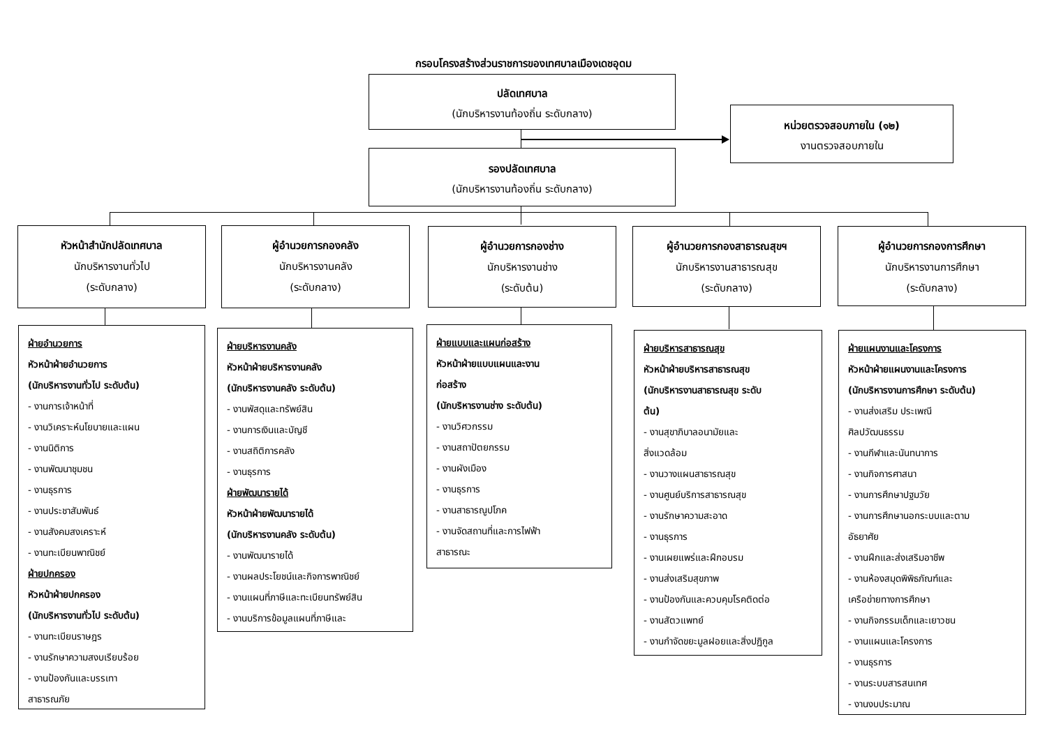กรอบโครงสร้างส่วนราชการของเทศบาลเมืองเดชอุดม
ปลัดเทศบาล
(นักบริหารงานท้องถิ่น ระดับกลาง)
หน่วยตรวจสอบภายใน (๑๒)
งานตรวจสอบภายใน
รองปลัดเทศบาล
(นักบริหารงานท้องถิ่น ระดับกลาง)
หัวหน้าสำนักปลัดเทศบาล
นักบริหารงานทั่วไป
(ระดับกลาง)
ผู้อำนวยการกองคลัง
นักบริหารงานคลัง
(ระดับกลาง)
ผู้อำนวยการกองช่าง
นักบริหารงานช่าง
(ระดับต้น)
ผู้อำนวยการกองสาธารณสุขฯ
นักบริหารงานสาธารณสุข
(ระดับกลาง)
ผู้อำนวยการกองการศึกษา
นักบริหารงานการศึกษา
(ระดับกลาง)
ฝ่ายอำนวยการ
หัวหน้าฝ่ายอำนวยการ
(นักบริหารงานทั่วไป ระดับต้น)
- งานการเจ้าหน้าที่
- งานวิเคราะห์นโยบายและแผน
- งานนิติการ
- งานพัฒนาชุมชน
- งานธุรการ
- งานประชาสัมพันธ์
- งานสังคมสงเคราะห์
- งานทะเบียนพาณิชย์
ฝ่ายปกครอง
หัวหน้าฝ่ายปกครอง
(นักบริหารงานทั่วไป ระดับต้น)
- งานทะเบียนราษฎร
- งานรักษาความสงบเรียบร้อย
- งานป้องกันและบรรเทา
สาธารณภัย
ฝ่ายบริหารงานคลัง
หัวหน้าฝ่ายบริหารงานคลัง
(นักบริหารงานคลัง ระดับต้น)
- งานพัสดุและทรัพย์สิน
- งานการเงินและบัญชี
- งานสถิติการคลัง
- งานธุรการ
ฝ่ายพัฒนารายได้
หัวหน้าฝ่ายพัฒนารายได้
(นักบริหารงานคลัง ระดับต้น)
- งานพัฒนารายได้
- งานผลประโยชน์และกิจการพาณิชย์
- งานแผนที่ภาษีและทะเบียนทรัพย์สิน
- งานบริการข้อมูลแผนที่ภาษีและ
ฝ่ายแบบและแผนก่อสร้าง
หัวหน้าฝ่ายแบบแผนและงาน
ก่อสร้าง
(นักบริหารงานช่าง ระดับต้น)
- งานวิศวกรรม
- งานสถาปัตยกรรม
- งานผังเมือง
- งานธุรการ
- งานสาธารณูปโภค
- งานจัดสถานที่และการไฟฟ้า
สาธารณะ
ฝ่ายบริหารสาธารณสุข
หัวหน้าฝ่ายบริหารสาธารณสุข
(นักบริหารงานสาธารณสุข ระดับ
ต้น)
- งานสุขาภิบาลอนามัยและ
สิ่งแวดล้อม
- งานวางแผนสาธารณสุข
- งานศูนย์บริการสาธารณสุข
- งานรักษาความสะอาด
- งานธุรการ
- งานเผยแพร่และฝึกอบรม
- งานส่งเสริมสุขภาพ
- งานป้องกันและควบคุมโรคติดต่อ
- งานสัตวแพทย์
- งานกำจัดขยะมูลฝอยและสิ่งปฏิกูล
ฝ่ายแผนงานและโครงการ
หัวหน้าฝ่ายแผนงานและโครงการ
(นักบริหารงานการศึกษา ระดับต้น)
- งานส่งเสริม ประเพณี
ศิลปวัฒนธรรม
- งานกีฬาและนันทนาการ
- งานกิจการศาสนา
- งานการศึกษาปฐมวัย
- งานการศึกษานอกระบบและตาม
อัธยาศัย
- งานฝึกและส่งเสริมอาชีพ
- งานห้องสมุดพิพิธภัณฑ์และ
เครือข่ายทางการศึกษา
- งานกิจกรรมเด็กและเยาวชน
- งานแผนและโครงการ
- งานธุรการ
- งานระบบสารสนเทศ
- งานงบประมาณ